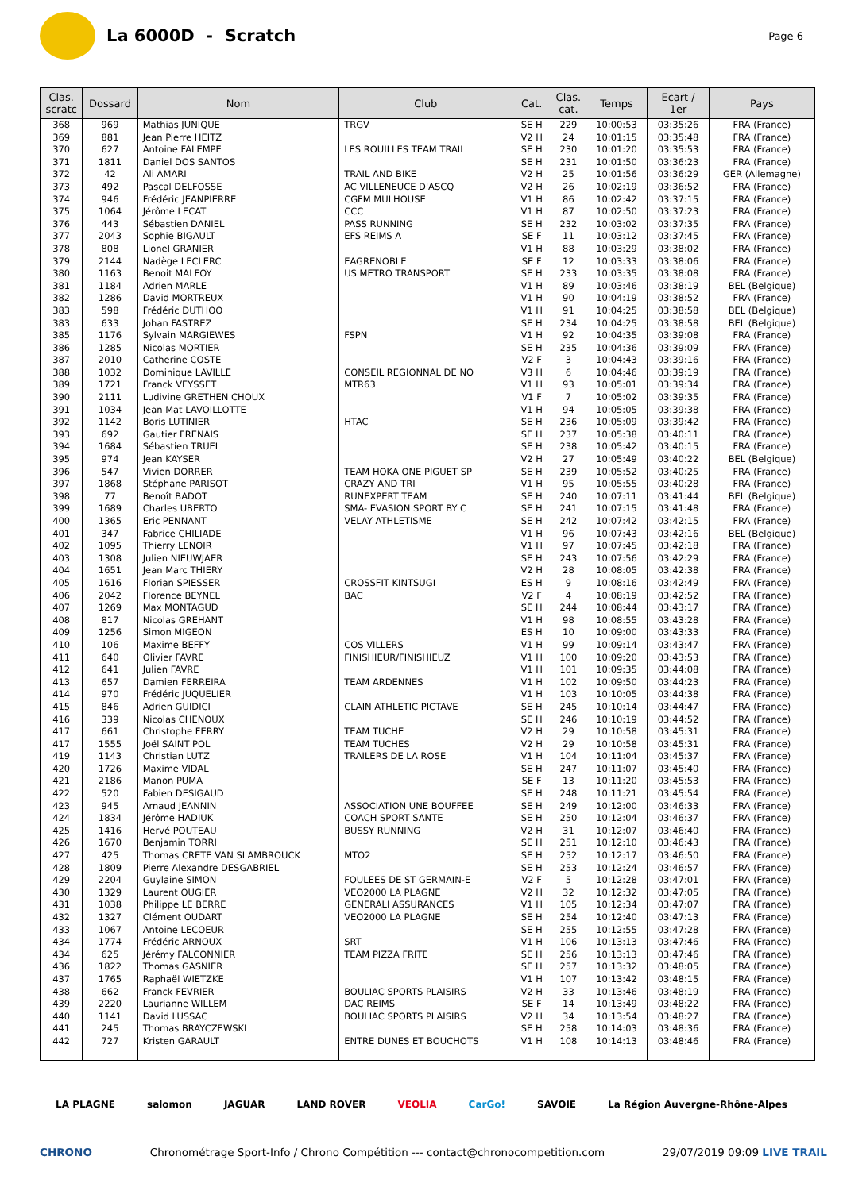La 6000D - Scratch
Page 6
| Clas. scratc | Dossard | Nom | Club | Cat. | Clas. cat. | Temps | Ecart / 1er | Pays |
| --- | --- | --- | --- | --- | --- | --- | --- | --- |
| 368 | 969 | Mathias JUNIQUE | TRGV | SE H | 229 | 10:00:53 | 03:35:26 | FRA (France) |
| 369 | 881 | Jean Pierre HEITZ | | V2 H | 24 | 10:01:15 | 03:35:48 | FRA (France) |
| 370 | 627 | Antoine FALEMPE | LES ROUILLES TEAM TRAIL | SE H | 230 | 10:01:20 | 03:35:53 | FRA (France) |
| 371 | 1811 | Daniel DOS SANTOS | | SE H | 231 | 10:01:50 | 03:36:23 | FRA (France) |
| 372 | 42 | Ali AMARI | TRAIL AND BIKE | V2 H | 25 | 10:01:56 | 03:36:29 | GER (Allemagne) |
| 373 | 492 | Pascal DELFOSSE | AC VILLENEUCE D'ASCQ | V2 H | 26 | 10:02:19 | 03:36:52 | FRA (France) |
| 374 | 946 | Frédéric JEANPIERRE | CGFM MULHOUSE | V1 H | 86 | 10:02:42 | 03:37:15 | FRA (France) |
| 375 | 1064 | Jérôme LECAT | CCC | V1 H | 87 | 10:02:50 | 03:37:23 | FRA (France) |
| 376 | 443 | Sébastien DANIEL | PASS RUNNING | SE H | 232 | 10:03:02 | 03:37:35 | FRA (France) |
| 377 | 2043 | Sophie BIGAULT | EFS REIMS A | SE F | 11 | 10:03:12 | 03:37:45 | FRA (France) |
| 378 | 808 | Lionel GRANIER | | V1 H | 88 | 10:03:29 | 03:38:02 | FRA (France) |
| 379 | 2144 | Nadège LECLERC | EAGRENOBLE | SE F | 12 | 10:03:33 | 03:38:06 | FRA (France) |
| 380 | 1163 | Benoit MALFOY | US METRO TRANSPORT | SE H | 233 | 10:03:35 | 03:38:08 | FRA (France) |
| 381 | 1184 | Adrien MARLE | | V1 H | 89 | 10:03:46 | 03:38:19 | BEL (Belgique) |
| 382 | 1286 | David MORTREUX | | V1 H | 90 | 10:04:19 | 03:38:52 | FRA (France) |
| 383 | 598 | Frédéric DUTHOO | | V1 H | 91 | 10:04:25 | 03:38:58 | BEL (Belgique) |
| 383 | 633 | Johan FASTREZ | | SE H | 234 | 10:04:25 | 03:38:58 | BEL (Belgique) |
| 385 | 1176 | Sylvain MARGIEWES | FSPN | V1 H | 92 | 10:04:35 | 03:39:08 | FRA (France) |
| 386 | 1285 | Nicolas MORTIER | | SE H | 235 | 10:04:36 | 03:39:09 | FRA (France) |
| 387 | 2010 | Catherine COSTE | | V2 F | 3 | 10:04:43 | 03:39:16 | FRA (France) |
| 388 | 1032 | Dominique LAVILLE | CONSEIL REGIONNAL DE NO | V3 H | 6 | 10:04:46 | 03:39:19 | FRA (France) |
| 389 | 1721 | Franck VEYSSET | MTR63 | V1 H | 93 | 10:05:01 | 03:39:34 | FRA (France) |
| 390 | 2111 | Ludivine GRETHEN CHOUX | | V1 F | 7 | 10:05:02 | 03:39:35 | FRA (France) |
| 391 | 1034 | Jean Mat LAVOILLOTTE | | V1 H | 94 | 10:05:05 | 03:39:38 | FRA (France) |
| 392 | 1142 | Boris LUTINIER | HTAC | SE H | 236 | 10:05:09 | 03:39:42 | FRA (France) |
| 393 | 692 | Gautier FRENAIS | | SE H | 237 | 10:05:38 | 03:40:11 | FRA (France) |
| 394 | 1684 | Sébastien TRUEL | | SE H | 238 | 10:05:42 | 03:40:15 | FRA (France) |
| 395 | 974 | Jean KAYSER | | V2 H | 27 | 10:05:49 | 03:40:22 | BEL (Belgique) |
| 396 | 547 | Vivien DORRER | TEAM HOKA ONE PIGUET SP | SE H | 239 | 10:05:52 | 03:40:25 | FRA (France) |
| 397 | 1868 | Stéphane PARISOT | CRAZY AND TRI | V1 H | 95 | 10:05:55 | 03:40:28 | FRA (France) |
| 398 | 77 | Benoît BADOT | RUNEXPERT TEAM | SE H | 240 | 10:07:11 | 03:41:44 | BEL (Belgique) |
| 399 | 1689 | Charles UBERTO | SMA- EVASION SPORT BY C | SE H | 241 | 10:07:15 | 03:41:48 | FRA (France) |
| 400 | 1365 | Eric PENNANT | VELAY ATHLETISME | SE H | 242 | 10:07:42 | 03:42:15 | FRA (France) |
| 401 | 347 | Fabrice CHILIADE | | V1 H | 96 | 10:07:43 | 03:42:16 | BEL (Belgique) |
| 402 | 1095 | Thierry LENOIR | | V1 H | 97 | 10:07:45 | 03:42:18 | FRA (France) |
| 403 | 1308 | Julien NIEUWJAER | | SE H | 243 | 10:07:56 | 03:42:29 | FRA (France) |
| 404 | 1651 | Jean Marc THIERY | | V2 H | 28 | 10:08:05 | 03:42:38 | FRA (France) |
| 405 | 1616 | Florian SPIESSER | CROSSFIT KINTSUGI | ES H | 9 | 10:08:16 | 03:42:49 | FRA (France) |
| 406 | 2042 | Florence BEYNEL | BAC | V2 F | 4 | 10:08:19 | 03:42:52 | FRA (France) |
| 407 | 1269 | Max MONTAGUD | | SE H | 244 | 10:08:44 | 03:43:17 | FRA (France) |
| 408 | 817 | Nicolas GREHANT | | V1 H | 98 | 10:08:55 | 03:43:28 | FRA (France) |
| 409 | 1256 | Simon MIGEON | | ES H | 10 | 10:09:00 | 03:43:33 | FRA (France) |
| 410 | 106 | Maxime BEFFY | COS VILLERS | V1 H | 99 | 10:09:14 | 03:43:47 | FRA (France) |
| 411 | 640 | Olivier FAVRE | FINISHIEUR/FINISHIEUZ | V1 H | 100 | 10:09:20 | 03:43:53 | FRA (France) |
| 412 | 641 | Julien FAVRE | | V1 H | 101 | 10:09:35 | 03:44:08 | FRA (France) |
| 413 | 657 | Damien FERREIRA | TEAM ARDENNES | V1 H | 102 | 10:09:50 | 03:44:23 | FRA (France) |
| 414 | 970 | Frédéric JUQUELIER | | V1 H | 103 | 10:10:05 | 03:44:38 | FRA (France) |
| 415 | 846 | Adrien GUIDICI | CLAIN ATHLETIC PICTAVE | SE H | 245 | 10:10:14 | 03:44:47 | FRA (France) |
| 416 | 339 | Nicolas CHENOUX | | SE H | 246 | 10:10:19 | 03:44:52 | FRA (France) |
| 417 | 661 | Christophe FERRY | TEAM TUCHE | V2 H | 29 | 10:10:58 | 03:45:31 | FRA (France) |
| 417 | 1555 | Joël SAINT POL | TEAM TUCHES | V2 H | 29 | 10:10:58 | 03:45:31 | FRA (France) |
| 419 | 1143 | Christian LUTZ | TRAILERS DE LA ROSE | V1 H | 104 | 10:11:04 | 03:45:37 | FRA (France) |
| 420 | 1726 | Maxime VIDAL | | SE H | 247 | 10:11:07 | 03:45:40 | FRA (France) |
| 421 | 2186 | Manon PUMA | | SE F | 13 | 10:11:20 | 03:45:53 | FRA (France) |
| 422 | 520 | Fabien DESIGAUD | | SE H | 248 | 10:11:21 | 03:45:54 | FRA (France) |
| 423 | 945 | Arnaud JEANNIN | ASSOCIATION UNE BOUFFEE | SE H | 249 | 10:12:00 | 03:46:33 | FRA (France) |
| 424 | 1834 | Jérôme HADIUK | COACH SPORT SANTE | SE H | 250 | 10:12:04 | 03:46:37 | FRA (France) |
| 425 | 1416 | Hervé POUTEAU | BUSSY RUNNING | V2 H | 31 | 10:12:07 | 03:46:40 | FRA (France) |
| 426 | 1670 | Benjamin TORRI | | SE H | 251 | 10:12:10 | 03:46:43 | FRA (France) |
| 427 | 425 | Thomas CRETE VAN SLAMBROUCK | MTO2 | SE H | 252 | 10:12:17 | 03:46:50 | FRA (France) |
| 428 | 1809 | Pierre Alexandre DESGABRIEL | | SE H | 253 | 10:12:24 | 03:46:57 | FRA (France) |
| 429 | 2204 | Guylaine SIMON | FOULEES DE ST GERMAIN-E | V2 F | 5 | 10:12:28 | 03:47:01 | FRA (France) |
| 430 | 1329 | Laurent OUGIER | VEO2000 LA PLAGNE | V2 H | 32 | 10:12:32 | 03:47:05 | FRA (France) |
| 431 | 1038 | Philippe LE BERRE | GENERALI ASSURANCES | V1 H | 105 | 10:12:34 | 03:47:07 | FRA (France) |
| 432 | 1327 | Clément OUDART | VEO2000 LA PLAGNE | SE H | 254 | 10:12:40 | 03:47:13 | FRA (France) |
| 433 | 1067 | Antoine LECOEUR | | SE H | 255 | 10:12:55 | 03:47:28 | FRA (France) |
| 434 | 1774 | Frédéric ARNOUX | SRT | V1 H | 106 | 10:13:13 | 03:47:46 | FRA (France) |
| 434 | 625 | Jérémy FALCONNIER | TEAM PIZZA FRITE | SE H | 256 | 10:13:13 | 03:47:46 | FRA (France) |
| 436 | 1822 | Thomas GASNIER | | SE H | 257 | 10:13:32 | 03:48:05 | FRA (France) |
| 437 | 1765 | Raphaël WIETZKE | | V1 H | 107 | 10:13:42 | 03:48:15 | FRA (France) |
| 438 | 662 | Franck FEVRIER | BOULIAC SPORTS PLAISIRS | V2 H | 33 | 10:13:46 | 03:48:19 | FRA (France) |
| 439 | 2220 | Laurianne WILLEM | DAC REIMS | SE F | 14 | 10:13:49 | 03:48:22 | FRA (France) |
| 440 | 1141 | David LUSSAC | BOULIAC SPORTS PLAISIRS | V2 H | 34 | 10:13:54 | 03:48:27 | FRA (France) |
| 441 | 245 | Thomas BRAYCZEWSKI | | SE H | 258 | 10:14:03 | 03:48:36 | FRA (France) |
| 442 | 727 | Kristen GARAULT | ENTRE DUNES ET BOUCHOTS | V1 H | 108 | 10:14:13 | 03:48:46 | FRA (France) |
LA PLAGNE salomon JAGUAR LAND ROVER VEOLIA CarGo! SAVOIE La Région Auvergne-Rhône-Alpes
CHRONO Chronométrage Sport-Info / Chrono Compétition --- contact@chronocompetition.com 29/07/2019 09:09 LIVE TRAIL